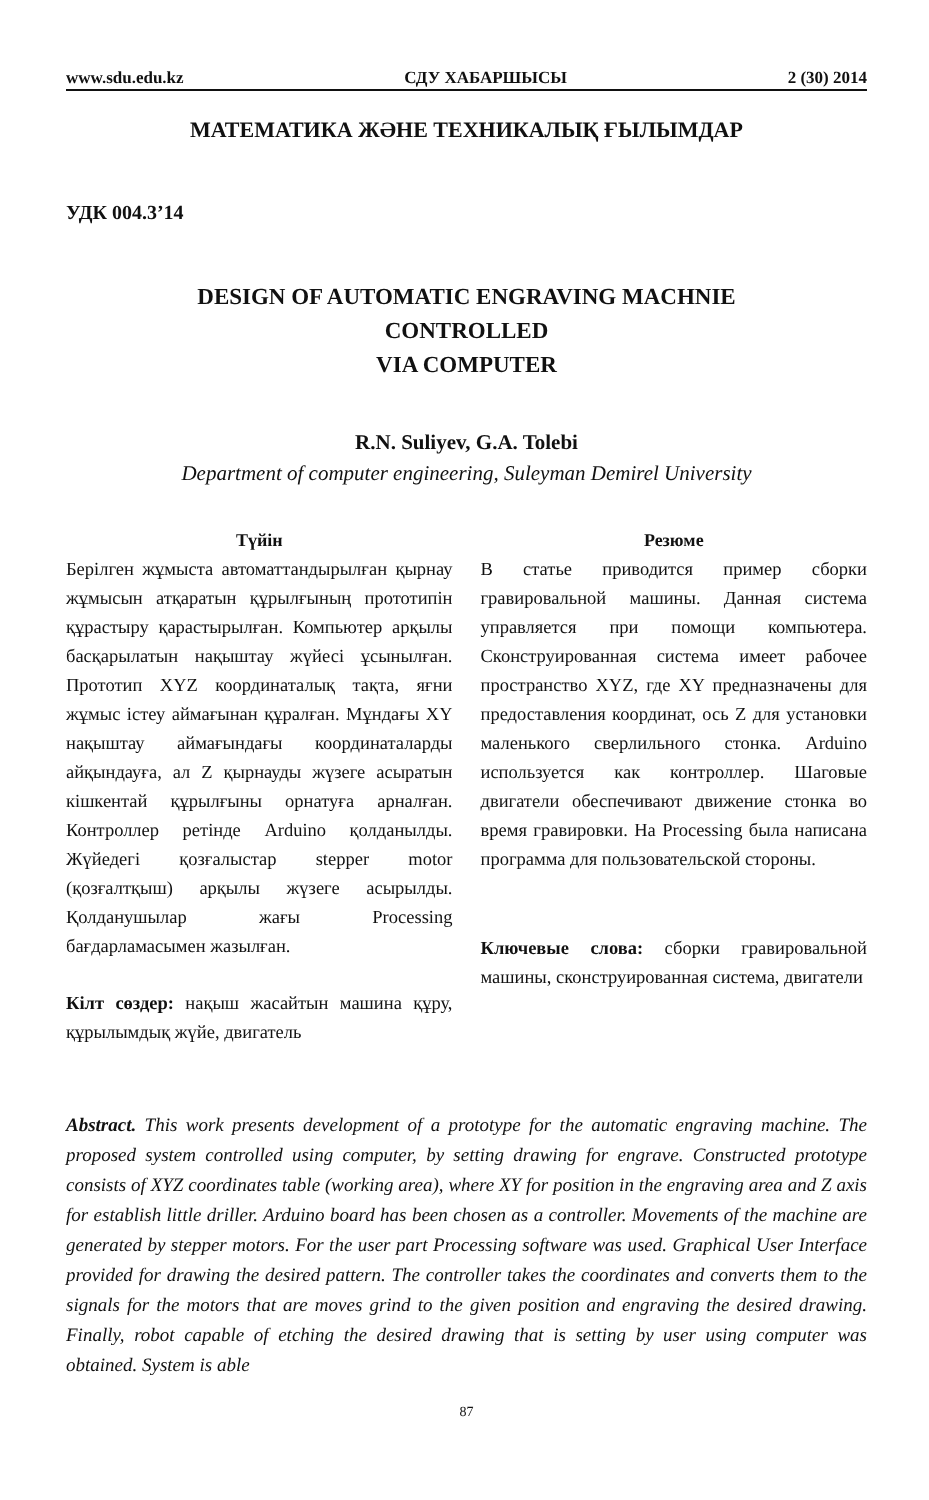www.sdu.edu.kz СДУ ХАБАРШЫСЫ 2 (30) 2014
МАТЕМАТИКА ЖӘНЕ ТЕХНИКАЛЫҚ ҒЫЛЫМДАР
УДК 004.3’14
DESIGN OF AUTOMATIC ENGRAVING MACHNIE
CONTROLLED
VIA COMPUTER
R.N. Suliyev, G.A. Tolebi
Department of computer engineering, Suleyman Demirel University
Түйін
Берілген жұмыста автоматтандырылған қырнау жұмысын атқаратын құрылғының прототипін құрастыру қарастырылған. Компьютер арқылы басқарылатын нақыштау жүйесі ұсынылған. Прототип XYZ координаталық тақта, яғни жұмыс істеу аймағынан құралған. Мұндағы XY нақыштау аймағындағы координаталарды айқындауға, ал Z қырнауды жүзеге асыратын кішкентай құрылғыны орнатуға арналған. Контроллер ретінде Arduino қолданылды. Жүйедегі қозғалыстар stepper motor (қозғалтқыш) арқылы жүзеге асырылды. Қолданушылар жағы Processing бағдарламасымен жазылған.
Кілт сөздер: нақыш жасайтын машина құру, құрылымдық жүйе, двигатель
Резюме
В статье приводится пример сборки гравировальной машины. Данная система управляется при помощи компьютера. Сконструированная система имеет рабочее пространство XYZ, где XY предназначены для предоставления координат, ось Z для установки маленького сверлильного стонка. Arduino используется как контроллер. Шаговые двигатели обеспечивают движение стонка во время гравировки. На Processing была написана программа для пользовательской стороны.
Ключевые слова: сборки гравировальной машины, сконструированная система, двигатели
Abstract. This work presents development of a prototype for the automatic engraving machine. The proposed system controlled using computer, by setting drawing for engrave. Constructed prototype consists of XYZ coordinates table (working area), where XY for position in the engraving area and Z axis for establish little driller. Arduino board has been chosen as a controller. Movements of the machine are generated by stepper motors. For the user part Processing software was used. Graphical User Interface provided for drawing the desired pattern. The controller takes the coordinates and converts them to the signals for the motors that are moves grind to the given position and engraving the desired drawing. Finally, robot capable of etching the desired drawing that is setting by user using computer was obtained. System is able
87